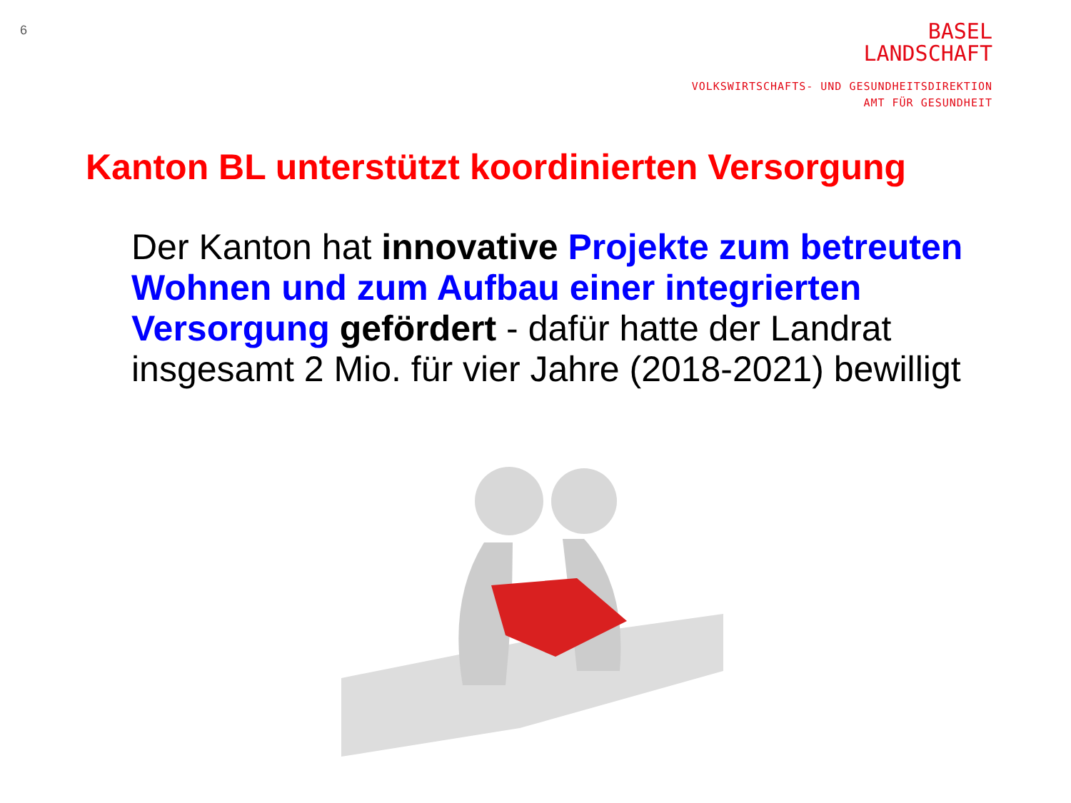6
BASEL
LANDSCHAFT
VOLKSWIRTSCHAFTS- UND GESUNDHEITSDIREKTION
AMT FÜR GESUNDHEIT
Kanton BL unterstützt koordinierten Versorgung
Der Kanton hat innovative Projekte zum betreuten Wohnen und zum Aufbau einer integrierten Versorgung gefördert - dafür hatte der Landrat insgesamt 2 Mio. für vier Jahre (2018-2021) bewilligt